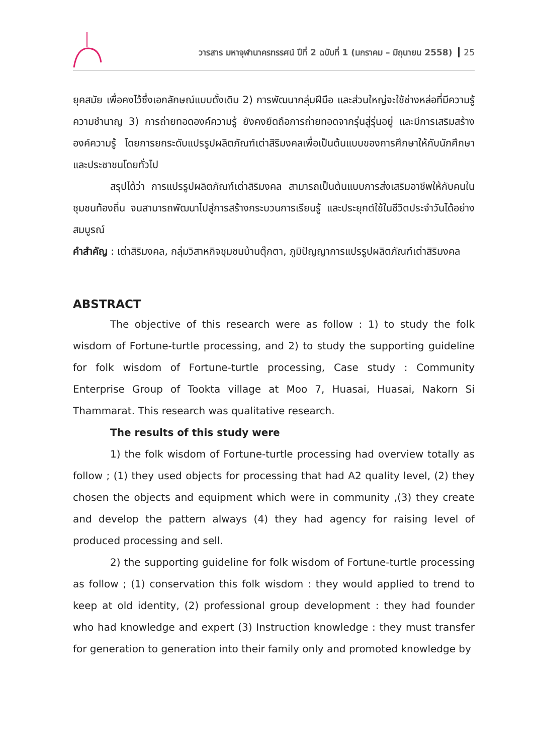วารสาร มหาจุฬานาครทรรศน์ ปีที่ 2 ฉบับที่ 1 (มกราคม – มิถุนายน 2558) 25
ยุคสมัย เพื่อคงไว้ซึ่งเอกลักษณ์แบบดั้งเดิม 2) การพัฒนากลุ่มฝีมือ และส่วนใหญ่จะใช้ช่างหล่อที่มีความรู้ความชำนาญ 3) การถ่ายทอดองค์ความรู้ ยังคงยึดถือการถ่ายทอดจากรุ่นสู่รุ่นอยู่ และมีการเสริมสร้างองค์ความรู้ โดยการยกระดับแปรรูปผลิตภัณฑ์เต่าสิริมงคลเพื่อเป็นต้นแบบของการศึกษาให้กับนักศึกษา และประชาชนโดยทั่วไป
สรุปได้ว่า การแปรรูปผลิตภัณฑ์เต่าสิริมงคล สามารถเป็นต้นแบบการส่งเสริมอาชีพให้กับคนในชุมชนท้องถิ่น จนสามารถพัฒนาไปสู่การสร้างกระบวนการเรียนรู้ และประยุกต์ใช้ในชีวิตประจำวันได้อย่างสมบูรณ์
คำสำคัญ : เต่าสิริมงคล, กลุ่มวิสาหกิจชุมชนบ้านตุ๊กตา, ภูมิปัญญาการแปรรูปผลิตภัณฑ์เต่าสิริมงคล
ABSTRACT
The objective of this research were as follow : 1) to study the folk wisdom of Fortune-turtle processing, and 2) to study the supporting guideline for folk wisdom of Fortune-turtle processing, Case study : Community Enterprise Group of Tookta village at Moo 7, Huasai, Huasai, Nakorn Si Thammarat. This research was qualitative research.
The results of this study were
1) the folk wisdom of Fortune-turtle processing had overview totally as follow ; (1) they used objects for processing that had A2 quality level, (2) they chosen the objects and equipment which were in community ,(3) they create and develop the pattern always (4) they had agency for raising level of produced processing and sell.
2) the supporting guideline for folk wisdom of Fortune-turtle processing as follow ; (1) conservation this folk wisdom : they would applied to trend to keep at old identity, (2) professional group development : they had founder who had knowledge and expert (3) Instruction knowledge : they must transfer for generation to generation into their family only and promoted knowledge by